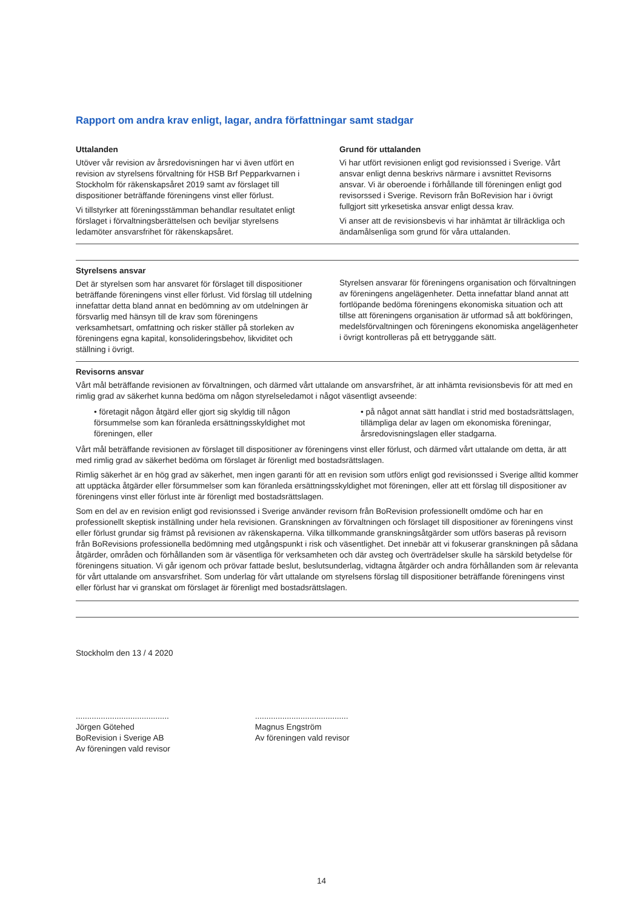Rapport om andra krav enligt, lagar, andra författningar samt stadgar
Uttalanden
Utöver vår revision av årsredovisningen har vi även utfört en revision av styrelsens förvaltning för HSB Brf Pepparkvarnen i Stockholm för räkenskapsåret 2019 samt av förslaget till dispositioner beträffande föreningens vinst eller förlust.
Vi tillstyrker att föreningsstämman behandlar resultatet enligt förslaget i förvaltningsberättelsen och beviljar styrelsens ledamöter ansvarsfrihet för räkenskapsåret.
Grund för uttalanden
Vi har utfört revisionen enligt god revisionssed i Sverige. Vårt ansvar enligt denna beskrivs närmare i avsnittet Revisorns ansvar. Vi är oberoende i förhållande till föreningen enligt god revisorssed i Sverige. Revisorn från BoRevision har i övrigt fullgjort sitt yrkesetiska ansvar enligt dessa krav.
Vi anser att de revisionsbevis vi har inhämtat är tillräckliga och ändamålsenliga som grund för våra uttalanden.
Styrelsens ansvar
Det är styrelsen som har ansvaret för förslaget till dispositioner beträffande föreningens vinst eller förlust. Vid förslag till utdelning innefattar detta bland annat en bedömning av om utdelningen är försvarlig med hänsyn till de krav som föreningens verksamhetsart, omfattning och risker ställer på storleken av föreningens egna kapital, konsolideringsbehov, likviditet och ställning i övrigt.
Styrelsen ansvarar för föreningens organisation och förvaltningen av föreningens angelägenheter. Detta innefattar bland annat att fortlöpande bedöma föreningens ekonomiska situation och att tillse att föreningens organisation är utformad så att bokföringen, medelsförvaltningen och föreningens ekonomiska angelägenheter i övrigt kontrolleras på ett betryggande sätt.
Revisorns ansvar
Vårt mål beträffande revisionen av förvaltningen, och därmed vårt uttalande om ansvarsfrihet, är att inhämta revisionsbevis för att med en rimlig grad av säkerhet kunna bedöma om någon styrelseledamot i något väsentligt avseende:
• företagit någon åtgärd eller gjort sig skyldig till någon försummelse som kan föranleda ersättningsskyldighet mot föreningen, eller
• på något annat sätt handlat i strid med bostadsrättslagen, tillämpliga delar av lagen om ekonomiska föreningar, årsredovisningslagen eller stadgarna.
Vårt mål beträffande revisionen av förslaget till dispositioner av föreningens vinst eller förlust, och därmed vårt uttalande om detta, är att med rimlig grad av säkerhet bedöma om förslaget är förenligt med bostadsrättslagen.
Rimlig säkerhet är en hög grad av säkerhet, men ingen garanti för att en revision som utförs enligt god revisionssed i Sverige alltid kommer att upptäcka åtgärder eller försummelser som kan föranleda ersättningsskyldighet mot föreningen, eller att ett förslag till dispositioner av föreningens vinst eller förlust inte är förenligt med bostadsrättslagen.
Som en del av en revision enligt god revisionssed i Sverige använder revisorn från BoRevision professionellt omdöme och har en professionellt skeptisk inställning under hela revisionen. Granskningen av förvaltningen och förslaget till dispositioner av föreningens vinst eller förlust grundar sig främst på revisionen av räkenskaperna. Vilka tillkommande granskningsåtgärder som utförs baseras på revisorn från BoRevisions professionella bedömning med utgångspunkt i risk och väsentlighet. Det innebär att vi fokuserar granskningen på sådana åtgärder, områden och förhållanden som är väsentliga för verksamheten och där avsteg och överträdelser skulle ha särskild betydelse för föreningens situation. Vi går igenom och prövar fattade beslut, beslutsunderlag, vidtagna åtgärder och andra förhållanden som är relevanta för vårt uttalande om ansvarsfrihet. Som underlag för vårt uttalande om styrelsens förslag till dispositioner beträffande föreningens vinst eller förlust har vi granskat om förslaget är förenligt med bostadsrättslagen.
Stockholm den 13 / 4 2020
.........................................
Jörgen Götehed
BoRevision i Sverige AB
Av föreningen vald revisor
.........................................
Magnus Engström
Av föreningen vald revisor
14